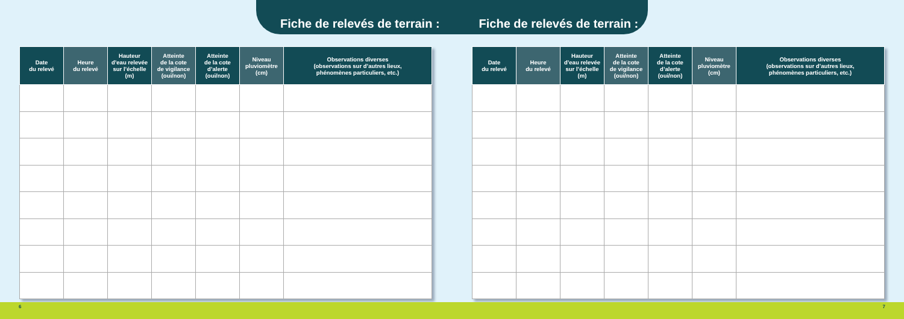Fiche de relevés de terrain : Fiche de relevés de terrain :
| Date du relevé | Heure du relevé | Hauteur d’eau relevée sur l’échelle (m) | Atteinte de la cote de vigilance (oui/non) | Atteinte de la cote d’alerte (oui/non) | Niveau pluviomètre (cm) | Observations diverses (observations sur d’autres lieux, phénomènes particuliers, etc.) |
| --- | --- | --- | --- | --- | --- | --- |
| Date du relevé | Heure du relevé | Hauteur d’eau relevée sur l’échelle (m) | Atteinte de la cote de vigilance (oui/non) | Atteinte de la cote d’alerte (oui/non) | Niveau pluviomètre (cm) | Observations diverses (observations sur d’autres lieux, phénomènes particuliers, etc.) |
| --- | --- | --- | --- | --- | --- | --- |
6 7